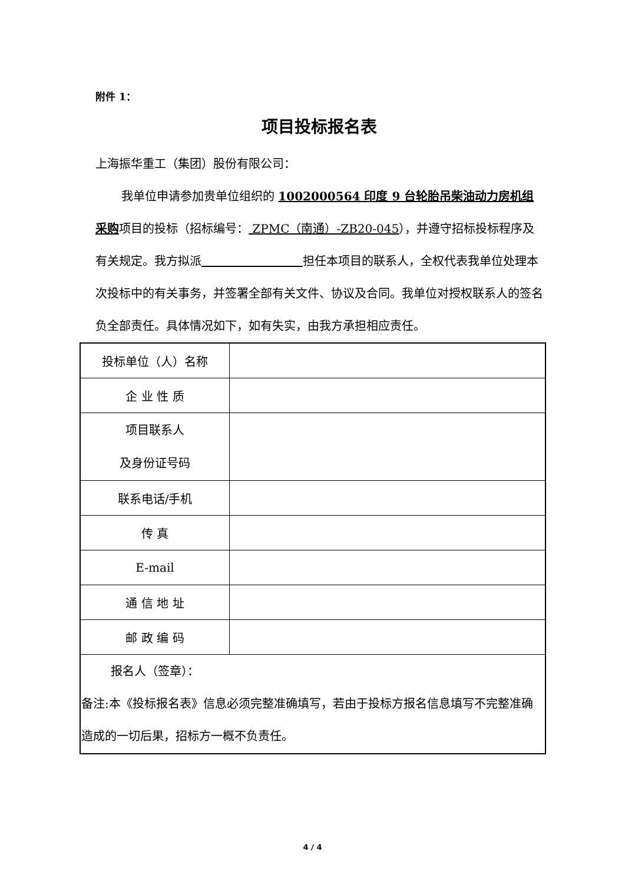附件 1：
项目投标报名表
上海振华重工（集团）股份有限公司：
我单位申请参加贵单位组织的 1002000564 印度 9 台轮胎吊柴油动力房机组采购项目的投标（招标编号： ZPMC（南通）-ZB20-045），并遵守招标投标程序及有关规定。我方拟派 担任本项目的联系人，全权代表我单位处理本次投标中的有关事务，并签署全部有关文件、协议及合同。我单位对授权联系人的签名负全部责任。具体情况如下，如有失实，由我方承担相应责任。
| 投标单位（人）名称 | |
| 企 业 性 质 | |
| 项目联系人 及身份证号码 | |
| 联系电话/手机 | |
| 传 真 | |
| E-mail | |
| 通 信 地 址 | |
| 邮 政 编 码 | |
| 报名人（签章）： 备注:本《投标报名表》信息必须完整准确填写，若由于投标方报名信息填写不完整准确造成的一切后果，招标方一概不负责任。 | |
4 / 4